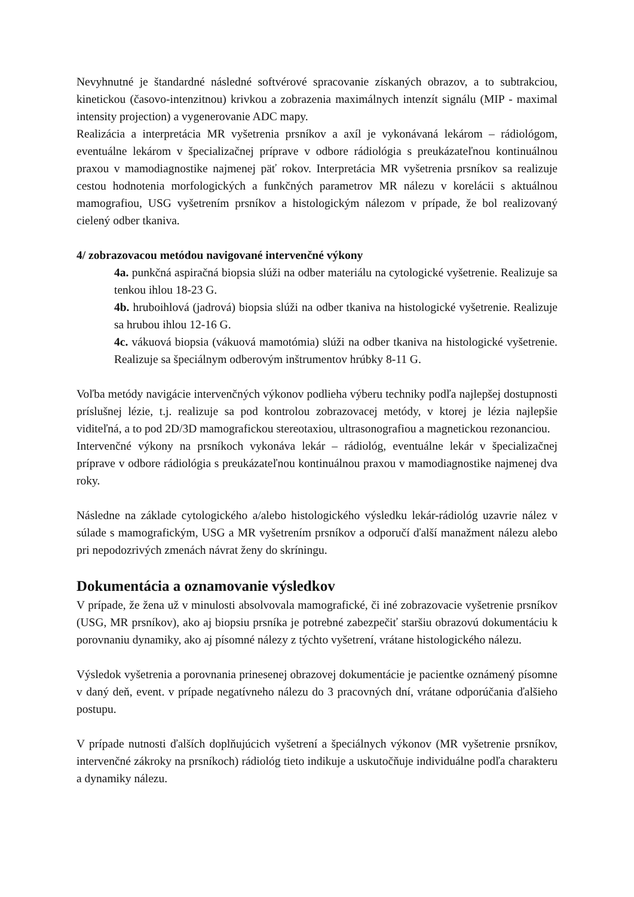Nevyhnutné je štandardné následné softvérové spracovanie získaných obrazov, a to subtrakciou, kinetickou (časovo-intenzitnou) krivkou a zobrazenia maximálnych intenzít signálu (MIP - maximal intensity projection) a vygenerovanie ADC mapy.
Realizácia a interpretácia MR vyšetrenia prsníkov a axíl je vykonávaná lekárom – rádiológom, eventuálne lekárom v špecializačnej príprave v odbore rádiológia s preukázateľnou kontinuálnou praxou v mamodiagnostike najmenej päť rokov. Interpretácia MR vyšetrenia prsníkov sa realizuje cestou hodnotenia morfologických a funkčných parametrov MR nálezu v korelácii s aktuálnou mamografiou, USG vyšetrením prsníkov a histologickým nálezom v prípade, že bol realizovaný cielený odber tkaniva.
4/ zobrazovacou metódou navigované intervenčné výkony
4a. punkčná aspiračná biopsia slúži na odber materiálu na cytologické vyšetrenie. Realizuje sa tenkou ihlou 18-23 G.
4b. hruboihlová (jadrová) biopsia slúži na odber tkaniva na histologické vyšetrenie. Realizuje sa hrubou ihlou 12-16 G.
4c. vákuová biopsia (vákuová mamotómia) slúži na odber tkaniva na histologické vyšetrenie. Realizuje sa špeciálnym odberovým inštrumentov hrúbky 8-11 G.
Voľba metódy navigácie intervenčných výkonov podlieha výberu techniky podľa najlepšej dostupnosti príslušnej lézie, t.j. realizuje sa pod kontrolou zobrazovacej metódy, v ktorej je lézia najlepšie viditeľná, a to pod 2D/3D mamografickou stereotaxiou, ultrasonografiou a magnetickou rezonanciou.
Intervenčné výkony na prsníkoch vykonáva lekár – rádiológ, eventuálne lekár v špecializačnej príprave v odbore rádiológia s preukázateľnou kontinuálnou praxou v mamodiagnostike najmenej dva roky.
Následne na základe cytologického a/alebo histologického výsledku lekár-rádiológ uzavrie nález v súlade s mamografickým, USG a MR vyšetrením prsníkov a odporučí ďalší manažment nálezu alebo pri nepodozrivých zmenách návrat ženy do skríningu.
Dokumentácia a oznamovanie výsledkov
V prípade, že žena už v minulosti absolvovala mamografické, či iné zobrazovacie vyšetrenie prsníkov (USG, MR prsníkov), ako aj biopsiu prsníka je potrebné zabezpečiť staršiu obrazovú dokumentáciu k porovnaniu dynamiky, ako aj písomné nálezy z týchto vyšetrení, vrátane histologického nálezu.
Výsledok vyšetrenia a porovnania prinesenej obrazovej dokumentácie je pacientke oznámený písomne v daný deň, event. v prípade negatívneho nálezu do 3 pracovných dní, vrátane odporúčania ďalšieho postupu.
V prípade nutnosti ďalších doplňujúcich vyšetrení a špeciálnych výkonov (MR vyšetrenie prsníkov, intervenčné zákroky na prsníkoch) rádiológ tieto indikuje a uskutočňuje individuálne podľa charakteru a dynamiky nálezu.